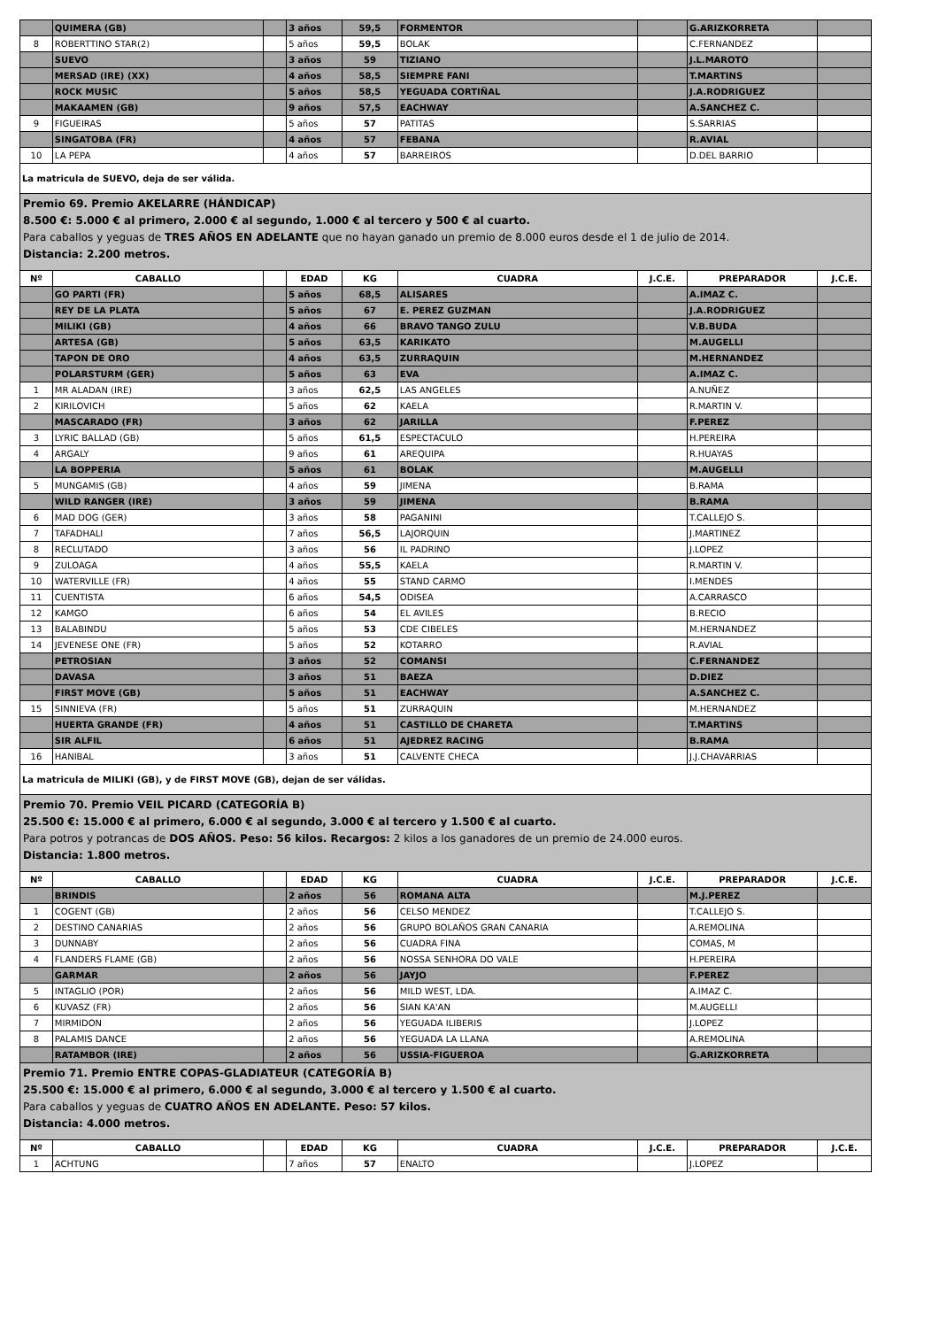| | QUIMERA (GB) | | 3 años | 59,5 | FORMENTOR | | G.ARIZKORRETA | |
| 8 | ROBERTTINO STAR(2) | | 5 años | 59,5 | BOLAK | | C.FERNANDEZ | |
| | SUEVO | | 3 años | 59 | TIZIANO | | J.L.MAROTO | |
| | MERSAD (IRE) (XX) | | 4 años | 58,5 | SIEMPRE FANI | | T.MARTINS | |
| | ROCK MUSIC | | 5 años | 58,5 | YEGUADA CORTIÑAL | | J.A.RODRIGUEZ | |
| | MAKAAMEN (GB) | | 9 años | 57,5 | EACHWAY | | A.SANCHEZ C. | |
| 9 | FIGUEIRAS | | 5 años | 57 | PATITAS | | S.SARRIAS | |
| | SINGATOBA (FR) | | 4 años | 57 | FEBANA | | R.AVIAL | |
| 10 | LA PEPA | | 4 años | 57 | BARREIROS | | D.DEL BARRIO | |
| La matricula de SUEVO, deja de ser válida. | | | | | | | | |
| Premio 69. Premio AKELARRE (HÁNDICAP) 8.500 €: 5.000 € al primero, 2.000 € al segundo, 1.000 € al tercero y 500 € al cuarto. Para caballos y yeguas de TRES AÑOS EN ADELANTE que no hayan ganado un premio de 8.000 euros desde el 1 de julio de 2014. Distancia: 2.200 metros. | | | | | | | | |
| Nº | CABALLO | | EDAD | KG | CUADRA | J.C.E. | PREPARADOR | J.C.E. |
| | GO PARTI (FR) | | 5 años | 68,5 | ALISARES | | A.IMAZ C. | |
| | REY DE LA PLATA | | 5 años | 67 | E. PEREZ GUZMAN | | J.A.RODRIGUEZ | |
| | MILIKI (GB) | | 4 años | 66 | BRAVO TANGO ZULU | | V.B.BUDA | |
| | ARTESA (GB) | | 5 años | 63,5 | KARIKATO | | M.AUGELLI | |
| | TAPON DE ORO | | 4 años | 63,5 | ZURRAQUIN | | M.HERNANDEZ | |
| | POLARSTURM (GER) | | 5 años | 63 | EVA | | A.IMAZ C. | |
| 1 | MR ALADAN (IRE) | | 3 años | 62,5 | LAS ANGELES | | A.NUÑEZ | |
| 2 | KIRILOVICH | | 5 años | 62 | KAELA | | R.MARTIN V. | |
| | MASCARADO (FR) | | 3 años | 62 | JARILLA | | F.PEREZ | |
| 3 | LYRIC BALLAD (GB) | | 5 años | 61,5 | ESPECTACULO | | H.PEREIRA | |
| 4 | ARGALY | | 9 años | 61 | AREQUIPA | | R.HUAYAS | |
| | LA BOPPERIA | | 5 años | 61 | BOLAK | | M.AUGELLI | |
| 5 | MUNGAMIS (GB) | | 4 años | 59 | JIMENA | | B.RAMA | |
| | WILD RANGER (IRE) | | 3 años | 59 | JIMENA | | B.RAMA | |
| 6 | MAD DOG (GER) | | 3 años | 58 | PAGANINI | | T.CALLEJO S. | |
| 7 | TAFADHALI | | 7 años | 56,5 | LAJORQUIN | | J.MARTINEZ | |
| 8 | RECLUTADO | | 3 años | 56 | IL PADRINO | | J.LOPEZ | |
| 9 | ZULOAGA | | 4 años | 55,5 | KAELA | | R.MARTIN V. | |
| 10 | WATERVILLE (FR) | | 4 años | 55 | STAND CARMO | | I.MENDES | |
| 11 | CUENTISTA | | 6 años | 54,5 | ODISEA | | A.CARRASCO | |
| 12 | KAMGO | | 6 años | 54 | EL AVILES | | B.RECIO | |
| 13 | BALABINDU | | 5 años | 53 | CDE CIBELES | | M.HERNANDEZ | |
| 14 | JEVENESE ONE (FR) | | 5 años | 52 | KOTARRO | | R.AVIAL | |
| | PETROSIAN | | 3 años | 52 | COMANSI | | C.FERNANDEZ | |
| | DAVASA | | 3 años | 51 | BAEZA | | D.DIEZ | |
| | FIRST MOVE (GB) | | 5 años | 51 | EACHWAY | | A.SANCHEZ C. | |
| 15 | SINNIEVA (FR) | | 5 años | 51 | ZURRAQUIN | | M.HERNANDEZ | |
| | HUERTA GRANDE (FR) | | 4 años | 51 | CASTILLO DE CHARETA | | T.MARTINS | |
| | SIR ALFIL | | 6 años | 51 | AJEDREZ RACING | | B.RAMA | |
| 16 | HANIBAL | | 3 años | 51 | CALVENTE CHECA | | J.J.CHAVARRIAS | |
| La matricula de MILIKI (GB), y de FIRST MOVE (GB), dejan de ser válidas. | | | | | | | | |
| Premio 70. Premio VEIL PICARD (CATEGORÍA B) 25.500 €: 15.000 € al primero, 6.000 € al segundo, 3.000 € al tercero y 1.500 € al cuarto. Para potros y potrancas de DOS AÑOS. Peso: 56 kilos. Recargos: 2 kilos a los ganadores de un premio de 24.000 euros. Distancia: 1.800 metros. | | | | | | | | |
| Nº | CABALLO | | EDAD | KG | CUADRA | J.C.E. | PREPARADOR | J.C.E. |
| | BRINDIS | | 2 años | 56 | ROMANA ALTA | | M.J.PEREZ | |
| 1 | COGENT (GB) | | 2 años | 56 | CELSO MENDEZ | | T.CALLEJO S. | |
| 2 | DESTINO CANARIAS | | 2 años | 56 | GRUPO BOLAÑOS GRAN CANARIA | | A.REMOLINA | |
| 3 | DUNNABY | | 2 años | 56 | CUADRA FINA | | COMAS, M | |
| 4 | FLANDERS FLAME (GB) | | 2 años | 56 | NOSSA SENHORA DO VALE | | H.PEREIRA | |
| | GARMAR | | 2 años | 56 | JAYJO | | F.PEREZ | |
| 5 | INTAGLIO (POR) | | 2 años | 56 | MILD WEST, LDA. | | A.IMAZ C. | |
| 6 | KUVASZ (FR) | | 2 años | 56 | SIAN KA'AN | | M.AUGELLI | |
| 7 | MIRMIDON | | 2 años | 56 | YEGUADA ILIBERIS | | J.LOPEZ | |
| 8 | PALAMIS DANCE | | 2 años | 56 | YEGUADA LA LLANA | | A.REMOLINA | |
| | RATAMBOR (IRE) | | 2 años | 56 | USSIA-FIGUEROA | | G.ARIZKORRETA | |
| Premio 71. Premio ENTRE COPAS-GLADIATEUR (CATEGORÍA B) 25.500 €: 15.000 € al primero, 6.000 € al segundo, 3.000 € al tercero y 1.500 € al cuarto. Para caballos y yeguas de CUATRO AÑOS EN ADELANTE. Peso: 57 kilos. Distancia: 4.000 metros. | | | | | | | | |
| Nº | CABALLO | | EDAD | KG | CUADRA | J.C.E. | PREPARADOR | J.C.E. |
| 1 | ACHTUNG | | 7 años | 57 | ENALTO | | J.LOPEZ | |